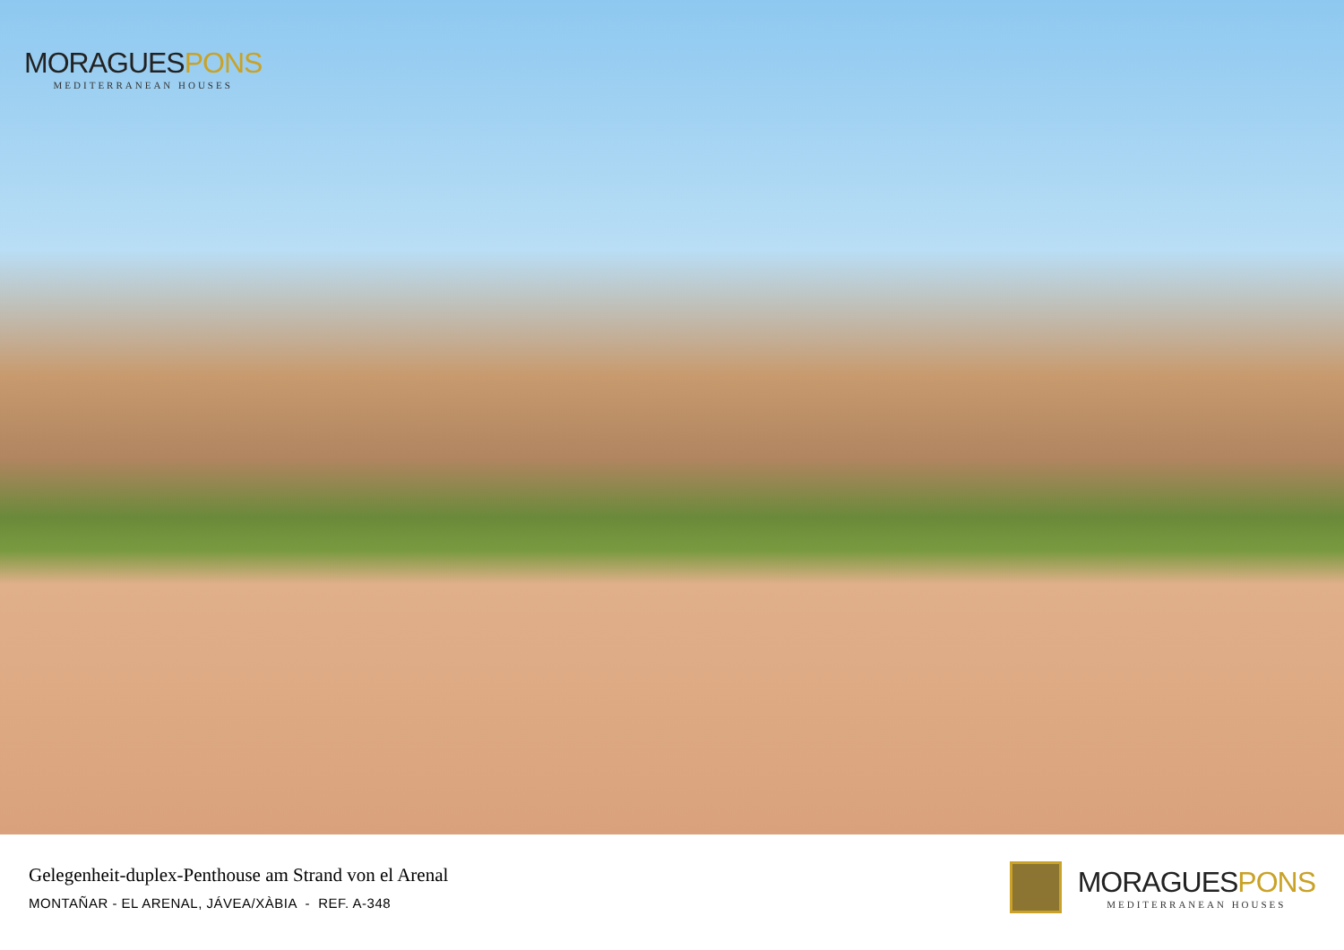MORAGUESPONS
MEDITERRANEAN HOUSES
Gelegenheit-duplex-Penthouse am Strand von el Arenal
MONTAÑAR - EL ARENAL, JÁVEA/XÀBIA - REF. A-348
MORAGUESPONS
MEDITERRANEAN HOUSES